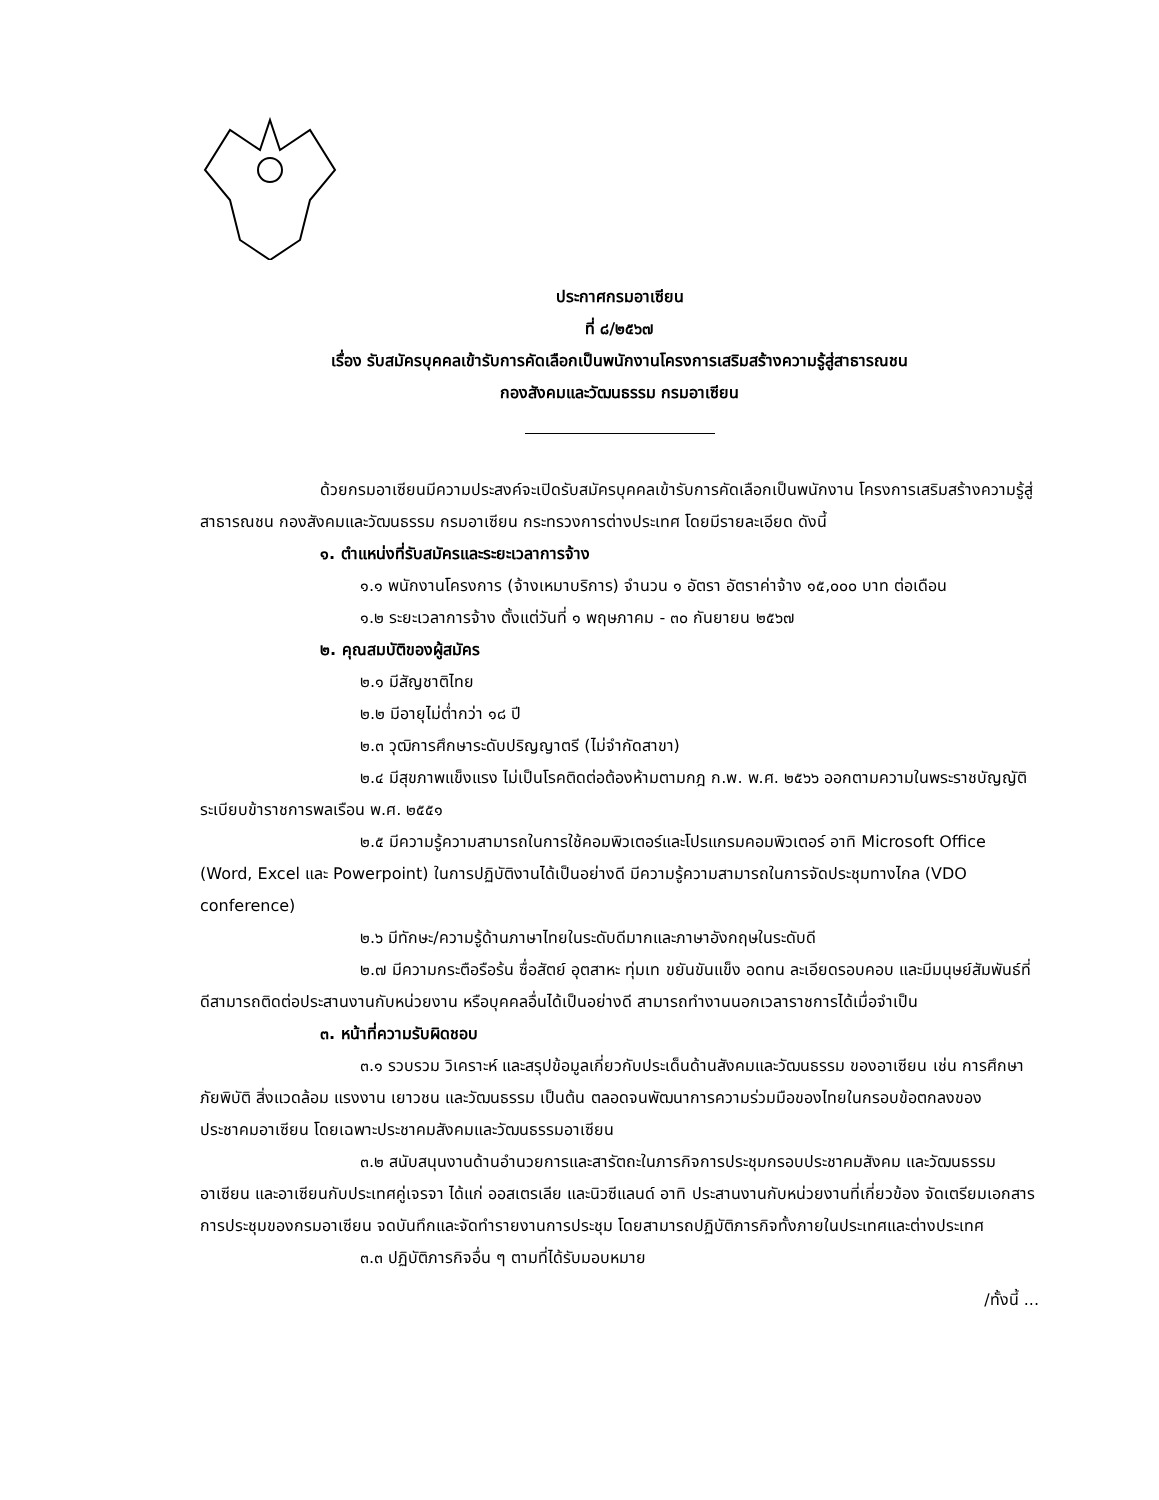ประกาศกรมอาเซียน
ที่ ๘/๒๕๖๗
เรื่อง รับสมัครบุคคลเข้ารับการคัดเลือกเป็นพนักงานโครงการเสริมสร้างความรู้สู่สาธารณชน
กองสังคมและวัฒนธรรม กรมอาเซียน
ด้วยกรมอาเซียนมีความประสงค์จะเปิดรับสมัครบุคคลเข้ารับการคัดเลือกเป็นพนักงาน โครงการเสริมสร้างความรู้สู่สาธารณชน กองสังคมและวัฒนธรรม กรมอาเซียน กระทรวงการต่างประเทศ โดยมีรายละเอียด ดังนี้
๑. ตำแหน่งที่รับสมัครและระยะเวลาการจ้าง
๑.๑ พนักงานโครงการ (จ้างเหมาบริการ) จำนวน ๑ อัตรา อัตราค่าจ้าง ๑๕,๐๐๐ บาท ต่อเดือน
๑.๒ ระยะเวลาการจ้าง ตั้งแต่วันที่ ๑ พฤษภาคม - ๓๐ กันยายน ๒๕๖๗
๒. คุณสมบัติของผู้สมัคร
๒.๑ มีสัญชาติไทย
๒.๒ มีอายุไม่ต่ำกว่า ๑๘ ปี
๒.๓ วุฒิการศึกษาระดับปริญญาตรี (ไม่จำกัดสาขา)
๒.๔ มีสุขภาพแข็งแรง ไม่เป็นโรคติดต่อต้องห้ามตามกฎ ก.พ. พ.ศ. ๒๕๖๖ ออกตามความในพระราชบัญญัติระเบียบข้าราชการพลเรือน พ.ศ. ๒๕๕๑
๒.๕ มีความรู้ความสามารถในการใช้คอมพิวเตอร์และโปรแกรมคอมพิวเตอร์ อาทิ Microsoft Office (Word, Excel และ Powerpoint) ในการปฏิบัติงานได้เป็นอย่างดี มีความรู้ความสามารถในการจัดประชุมทางไกล (VDO conference)
๒.๖ มีทักษะ/ความรู้ด้านภาษาไทยในระดับดีมากและภาษาอังกฤษในระดับดี
๒.๗ มีความกระตือรือร้น ซื่อสัตย์ อุตสาหะ ทุ่มเท ขยันขันแข็ง อดทน ละเอียดรอบคอบ และมีมนุษย์สัมพันธ์ที่ดีสามารถติดต่อประสานงานกับหน่วยงาน หรือบุคคลอื่นได้เป็นอย่างดี สามารถทำงานนอกเวลาราชการได้เมื่อจำเป็น
๓. หน้าที่ความรับผิดชอบ
๓.๑ รวบรวม วิเคราะห์ และสรุปข้อมูลเกี่ยวกับประเด็นด้านสังคมและวัฒนธรรม ของอาเซียน เช่น การศึกษา ภัยพิบัติ สิ่งแวดล้อม แรงงาน เยาวชน และวัฒนธรรม เป็นต้น ตลอดจนพัฒนาการความร่วมมือของไทยในกรอบข้อตกลงของประชาคมอาเซียน โดยเฉพาะประชาคมสังคมและวัฒนธรรมอาเซียน
๓.๒ สนับสนุนงานด้านอำนวยการและสารัตถะในภารกิจการประชุมกรอบประชาคมสังคม และวัฒนธรรมอาเซียน และอาเซียนกับประเทศคู่เจรจา ได้แก่ ออสเตรเลีย และนิวซีแลนด์ อาทิ ประสานงานกับหน่วยงานที่เกี่ยวข้อง จัดเตรียมเอกสารการประชุมของกรมอาเซียน จดบันทึกและจัดทำรายงานการประชุม โดยสามารถปฏิบัติภารกิจทั้งภายในประเทศและต่างประเทศ
๓.๓ ปฏิบัติภารกิจอื่น ๆ ตามที่ได้รับมอบหมาย
/ทั้งนี้ ...